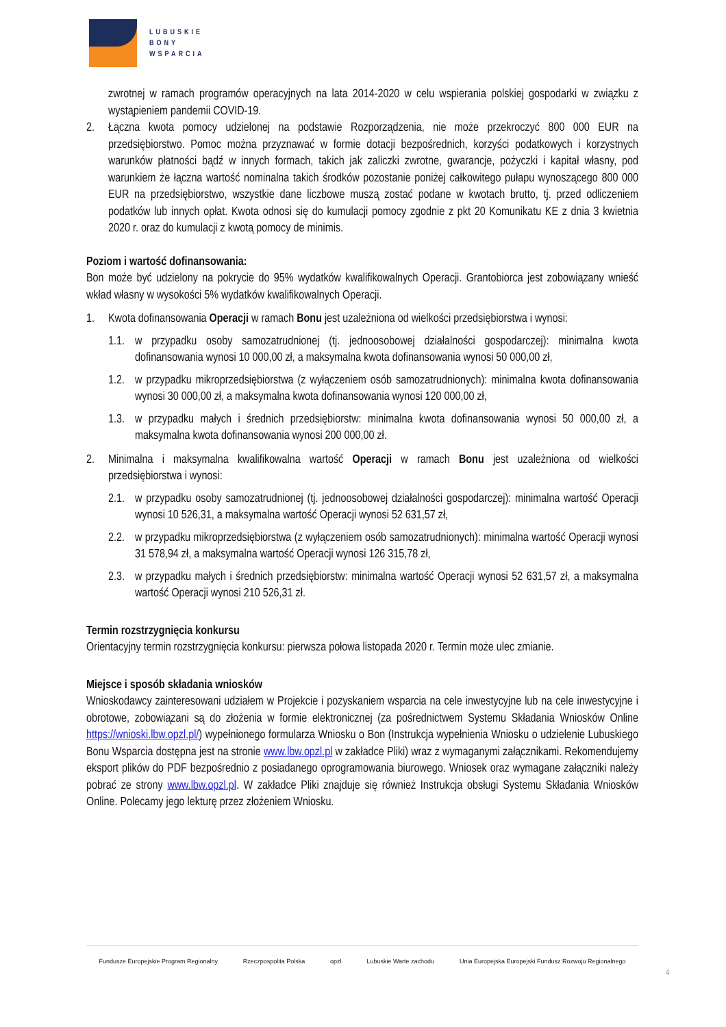LUBUSKIE
BONY
WSPARCIA
zwrotnej w ramach programów operacyjnych na lata 2014-2020 w celu wspierania polskiej gospodarki w związku z wystąpieniem pandemii COVID-19.
2. Łączna kwota pomocy udzielonej na podstawie Rozporządzenia, nie może przekroczyć 800 000 EUR na przedsiębiorstwo. Pomoc można przyznawać w formie dotacji bezpośrednich, korzyści podatkowych i korzystnych warunków płatności bądź w innych formach, takich jak zaliczki zwrotne, gwarancje, pożyczki i kapitał własny, pod warunkiem że łączna wartość nominalna takich środków pozostanie poniżej całkowitego pułapu wynoszącego 800 000 EUR na przedsiębiorstwo, wszystkie dane liczbowe muszą zostać podane w kwotach brutto, tj. przed odliczeniem podatków lub innych opłat. Kwota odnosi się do kumulacji pomocy zgodnie z pkt 20 Komunikatu KE z dnia 3 kwietnia 2020 r. oraz do kumulacji z kwotą pomocy de minimis.
Poziom i wartość dofinansowania:
Bon może być udzielony na pokrycie do 95% wydatków kwalifikowalnych Operacji. Grantobiorca jest zobowiązany wnieść wkład własny w wysokości 5% wydatków kwalifikowalnych Operacji.
1. Kwota dofinansowania Operacji w ramach Bonu jest uzależniona od wielkości przedsiębiorstwa i wynosi:
1.1.
w przypadku osoby samozatrudnionej (tj. jednoosobowej działalności gospodarczej): minimalna kwota dofinansowania wynosi 10 000,00 zł, a maksymalna kwota dofinansowania wynosi 50 000,00 zł,
1.2.
w przypadku mikroprzedsiębiorstwa (z wyłączeniem osób samozatrudnionych): minimalna kwota dofinansowania wynosi 30 000,00 zł, a maksymalna kwota dofinansowania wynosi 120 000,00 zł,
1.3.
w przypadku małych i średnich przedsiębiorstw: minimalna kwota dofinansowania wynosi 50 000,00 zł, a maksymalna kwota dofinansowania wynosi 200 000,00 zł.
2. Minimalna i maksymalna kwalifikowalna wartość Operacji w ramach Bonu jest uzależniona od wielkości przedsiębiorstwa i wynosi:
2.1.
w przypadku osoby samozatrudnionej (tj. jednoosobowej działalności gospodarczej): minimalna wartość Operacji wynosi 10 526,31, a maksymalna wartość Operacji wynosi 52 631,57 zł,
2.2.
w przypadku mikroprzedsiębiorstwa (z wyłączeniem osób samozatrudnionych): minimalna wartość Operacji wynosi 31 578,94 zł, a maksymalna wartość Operacji wynosi 126 315,78 zł,
2.3.
w przypadku małych i średnich przedsiębiorstw: minimalna wartość Operacji wynosi 52 631,57 zł, a maksymalna wartość Operacji wynosi 210 526,31 zł.
Termin rozstrzygnięcia konkursu
Orientacyjny termin rozstrzygnięcia konkursu: pierwsza połowa listopada 2020 r. Termin może ulec zmianie.
Miejsce i sposób składania wniosków
Wnioskodawcy zainteresowani udziałem w Projekcie i pozyskaniem wsparcia na cele inwestycyjne lub na cele inwestycyjne i obrotowe, zobowiązani są do złożenia w formie elektronicznej (za pośrednictwem Systemu Składania Wniosków Online https://wnioski.lbw.opzl.pl/) wypełnionego formularza Wniosku o Bon (Instrukcja wypełnienia Wniosku o udzielenie Lubuskiego Bonu Wsparcia dostępna jest na stronie www.lbw.opzl.pl w zakładce Pliki) wraz z wymaganymi załącznikami. Rekomendujemy eksport plików do PDF bezpośrednio z posiadanego oprogramowania biurowego. Wniosek oraz wymagane załączniki należy pobrać ze strony www.lbw.opzl.pl. W zakładce Pliki znajduje się również Instrukcja obsługi Systemu Składania Wniosków Online. Polecamy jego lekturę przez złożeniem Wniosku.
Fundusze Europejskie Program Regionalny Rzeczpospolita Polska opzl Lubuskie Warte zachodu Unia Europejska Europejski Fundusz Rozwoju Regionalnego
4